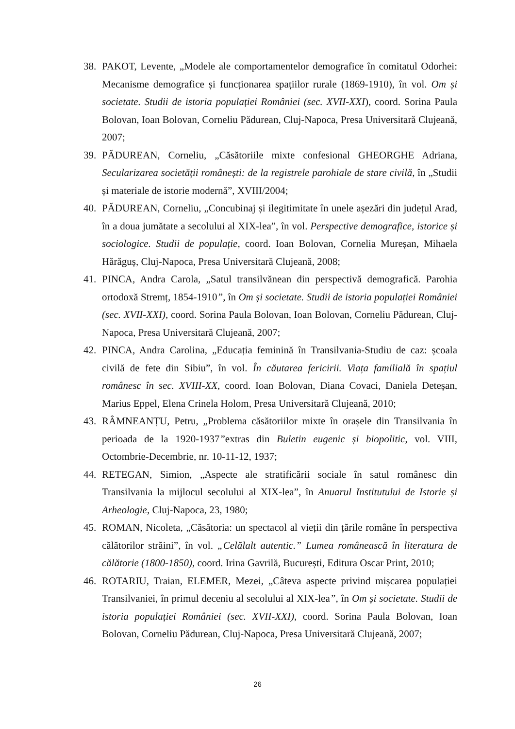38. PAKOT, Levente, „Modele ale comportamentelor demografice în comitatul Odorhei: Mecanisme demografice și funcționarea spațiilor rurale (1869-1910), în vol. Om și societate. Studii de istoria populației României (sec. XVII-XXI), coord. Sorina Paula Bolovan, Ioan Bolovan, Corneliu Pădurean, Cluj-Napoca, Presa Universitară Clujeană, 2007;
39. PĂDUREAN, Corneliu, „Căsătoriile mixte confesional GHEORGHE Adriana, Secularizarea societății românești: de la registrele parohiale de stare civilă, în „Studii și materiale de istorie modernă”, XVIII/2004;
40. PĂDUREAN, Corneliu, „Concubinaj și ilegitimitate în unele așezări din județul Arad, în a doua jumătate a secolului al XIX-lea”, în vol. Perspective demografice, istorice și sociologice. Studii de populație, coord. Ioan Bolovan, Cornelia Mureșan, Mihaela Hărăguș, Cluj-Napoca, Presa Universitară Clujeană, 2008;
41. PINCA, Andra Carola, „Satul transilvănean din perspectivă demografică. Parohia ortodoxă Stremț, 1854-1910”, în Om și societate. Studii de istoria populației României (sec. XVII-XXI), coord. Sorina Paula Bolovan, Ioan Bolovan, Corneliu Pădurean, Cluj-Napoca, Presa Universitară Clujeană, 2007;
42. PINCA, Andra Carolina, „Educația feminină în Transilvania-Studiu de caz: școala civilă de fete din Sibiu”, în vol. În căutarea fericirii. Viața familială în spațiul românesc în sec. XVIII-XX, coord. Ioan Bolovan, Diana Covaci, Daniela Deteșan, Marius Eppel, Elena Crinela Holom, Presa Universitară Clujeană, 2010;
43. RÂMNEANȚU, Petru, „Problema căsătoriilor mixte în orașele din Transilvania în perioada de la 1920-1937”extras din Buletin eugenic și biopolitic, vol. VIII, Octombrie-Decembrie, nr. 10-11-12, 1937;
44. RETEGAN, Simion, „Aspecte ale stratificării sociale în satul românesc din Transilvania la mijlocul secolului al XIX-lea”, în Anuarul Institutului de Istorie și Arheologie, Cluj-Napoca, 23, 1980;
45. ROMAN, Nicoleta, „Căsătoria: un spectacol al vieții din țările române în perspectiva călătorilor străini”, în vol. „Celălalt autentic.” Lumea românească în literatura de călătorie (1800-1850), coord. Irina Gavrilă, București, Editura Oscar Print, 2010;
46. ROTARIU, Traian, ELEMER, Mezei, „Câteva aspecte privind mișcarea populației Transilvaniei, în primul deceniu al secolului al XIX-lea”, în Om și societate. Studii de istoria populației României (sec. XVII-XXI), coord. Sorina Paula Bolovan, Ioan Bolovan, Corneliu Pădurean, Cluj-Napoca, Presa Universitară Clujeană, 2007;
26